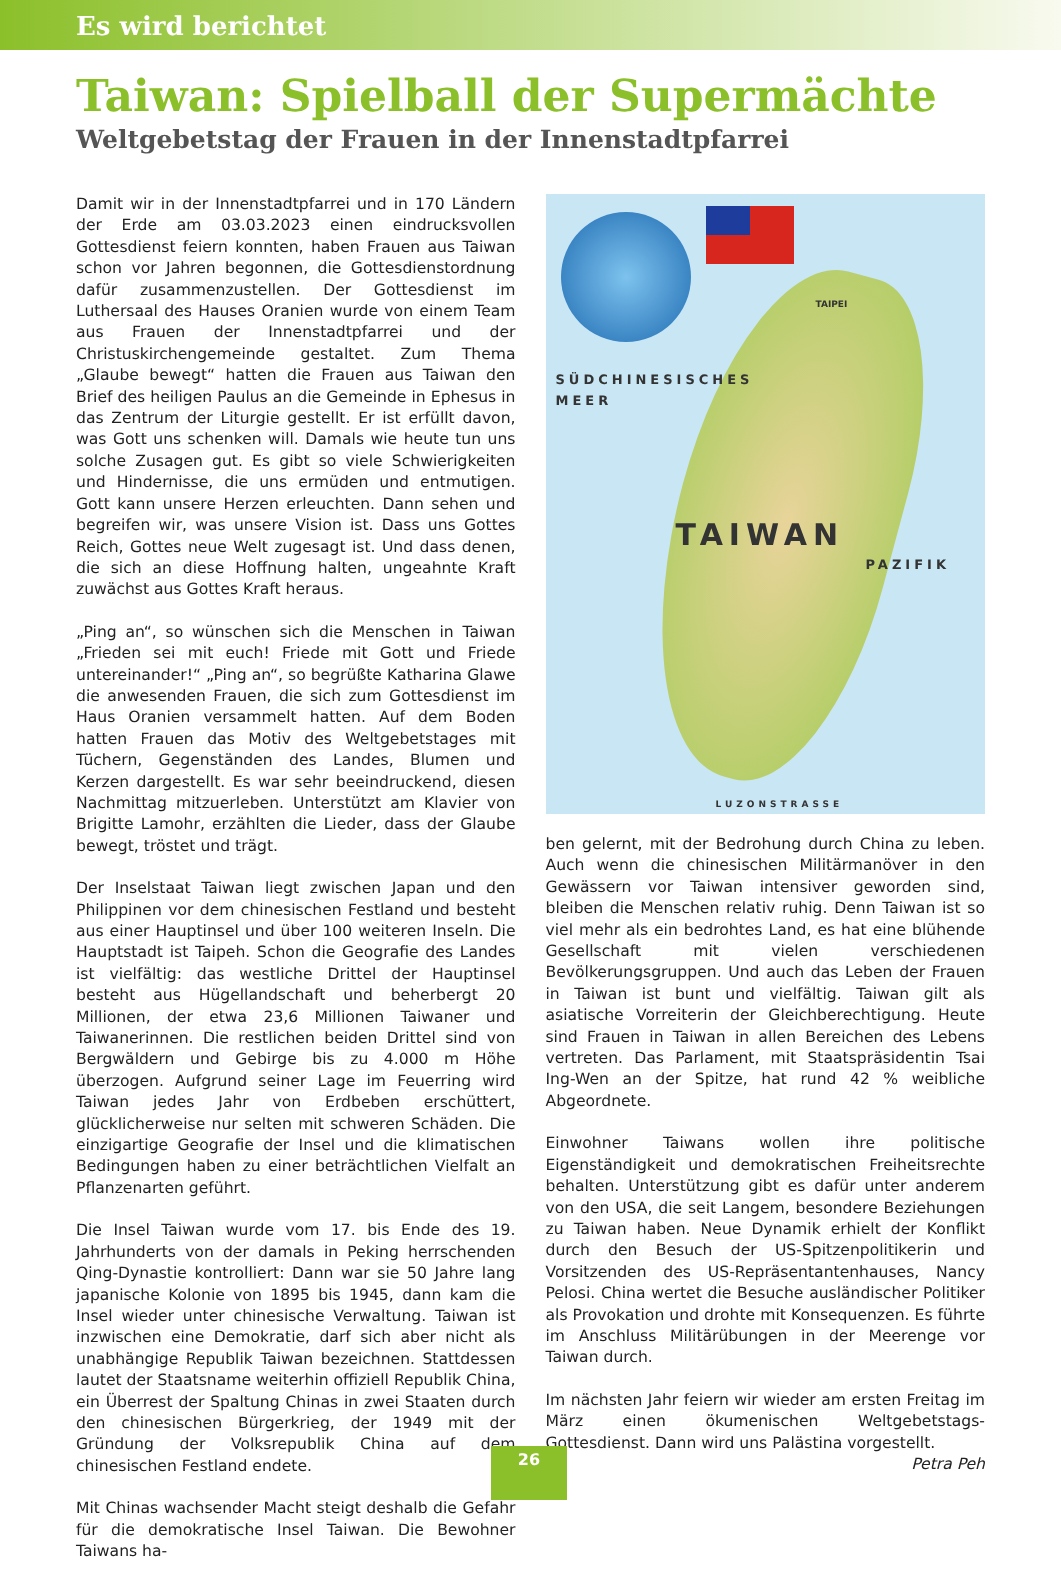Es wird berichtet
Taiwan: Spielball der Supermächte
Weltgebetstag der Frauen in der Innenstadtpfarrei
Damit wir in der Innenstadtpfarrei und in 170 Ländern der Erde am 03.03.2023 einen eindrucksvollen Gottesdienst feiern konnten, haben Frauen aus Taiwan schon vor Jahren begonnen, die Gottesdienstordnung dafür zusammenzustellen. Der Gottesdienst im Luthersaal des Hauses Oranien wurde von einem Team aus Frauen der Innenstadtpfarrei und der Christuskirchengemeinde gestaltet. Zum Thema „Glaube bewegt“ hatten die Frauen aus Taiwan den Brief des heiligen Paulus an die Gemeinde in Ephesus in das Zentrum der Liturgie gestellt. Er ist erfüllt davon, was Gott uns schenken will. Damals wie heute tun uns solche Zusagen gut. Es gibt so viele Schwierigkeiten und Hindernisse, die uns ermüden und entmutigen. Gott kann unsere Herzen erleuchten. Dann sehen und begreifen wir, was unsere Vision ist. Dass uns Gottes Reich, Gottes neue Welt zugesagt ist. Und dass denen, die sich an diese Hoffnung halten, ungeahnte Kraft zuwächst aus Gottes Kraft heraus.
„Ping an“, so wünschen sich die Menschen in Taiwan „Frieden sei mit euch! Friede mit Gott und Friede untereinander!“ „Ping an“, so begrüßte Katharina Glawe die anwesenden Frauen, die sich zum Gottesdienst im Haus Oranien versammelt hatten. Auf dem Boden hatten Frauen das Motiv des Weltgebetstages mit Tüchern, Gegenständen des Landes, Blumen und Kerzen dargestellt. Es war sehr beeindruckend, diesen Nachmittag mitzuerleben. Unterstützt am Klavier von Brigitte Lamohr, erzählten die Lieder, dass der Glaube bewegt, tröstet und trägt.
Der Inselstaat Taiwan liegt zwischen Japan und den Philippinen vor dem chinesischen Festland und besteht aus einer Hauptinsel und über 100 weiteren Inseln. Die Hauptstadt ist Taipeh. Schon die Geografie des Landes ist vielfältig: das westliche Drittel der Hauptinsel besteht aus Hügellandschaft und beherbergt 20 Millionen, der etwa 23,6 Millionen Taiwaner und Taiwanerinnen. Die restlichen beiden Drittel sind von Bergwäldern und Gebirge bis zu 4.000 m Höhe überzogen. Aufgrund seiner Lage im Feuerring wird Taiwan jedes Jahr von Erdbeben erschüttert, glücklicherweise nur selten mit schweren Schäden. Die einzigartige Geografie der Insel und die klimatischen Bedingungen haben zu einer beträchtlichen Vielfalt an Pflanzenarten geführt.
Die Insel Taiwan wurde vom 17. bis Ende des 19. Jahrhunderts von der damals in Peking herrschenden Qing-Dynastie kontrolliert: Dann war sie 50 Jahre lang japanische Kolonie von 1895 bis 1945, dann kam die Insel wieder unter chinesische Verwaltung. Taiwan ist inzwischen eine Demokratie, darf sich aber nicht als unabhängige Republik Taiwan bezeichnen. Stattdessen lautet der Staatsname weiterhin offiziell Republik China, ein Überrest der Spaltung Chinas in zwei Staaten durch den chinesischen Bürgerkrieg, der 1949 mit der Gründung der Volksrepublik China auf dem chinesischen Festland endete.
Mit Chinas wachsender Macht steigt deshalb die Gefahr für die demokratische Insel Taiwan. Die Bewohner Taiwans ha-
TAIPEI
SÜDCHINESISCHES
MEER
TAIWAN
PAZIFIK
LUZONSTRASSE
ben gelernt, mit der Bedrohung durch China zu leben. Auch wenn die chinesischen Militärmanöver in den Gewässern vor Taiwan intensiver geworden sind, bleiben die Menschen relativ ruhig. Denn Taiwan ist so viel mehr als ein bedrohtes Land, es hat eine blühende Gesellschaft mit vielen verschiedenen Bevölkerungsgruppen. Und auch das Leben der Frauen in Taiwan ist bunt und vielfältig. Taiwan gilt als asiatische Vorreiterin der Gleichberechtigung. Heute sind Frauen in Taiwan in allen Bereichen des Lebens vertreten. Das Parlament, mit Staatspräsidentin Tsai Ing-Wen an der Spitze, hat rund 42 % weibliche Abgeordnete.
Einwohner Taiwans wollen ihre politische Eigenständigkeit und demokratischen Freiheitsrechte behalten. Unterstützung gibt es dafür unter anderem von den USA, die seit Langem, besondere Beziehungen zu Taiwan haben. Neue Dynamik erhielt der Konflikt durch den Besuch der US-Spitzenpolitikerin und Vorsitzenden des US-Repräsentantenhauses, Nancy Pelosi. China wertet die Besuche ausländischer Politiker als Provokation und drohte mit Konsequenzen. Es führte im Anschluss Militärübungen in der Meerenge vor Taiwan durch.
Im nächsten Jahr feiern wir wieder am ersten Freitag im März einen ökumenischen Weltgebetstags-Gottesdienst. Dann wird uns Palästina vorgestellt.
Petra Peh
26